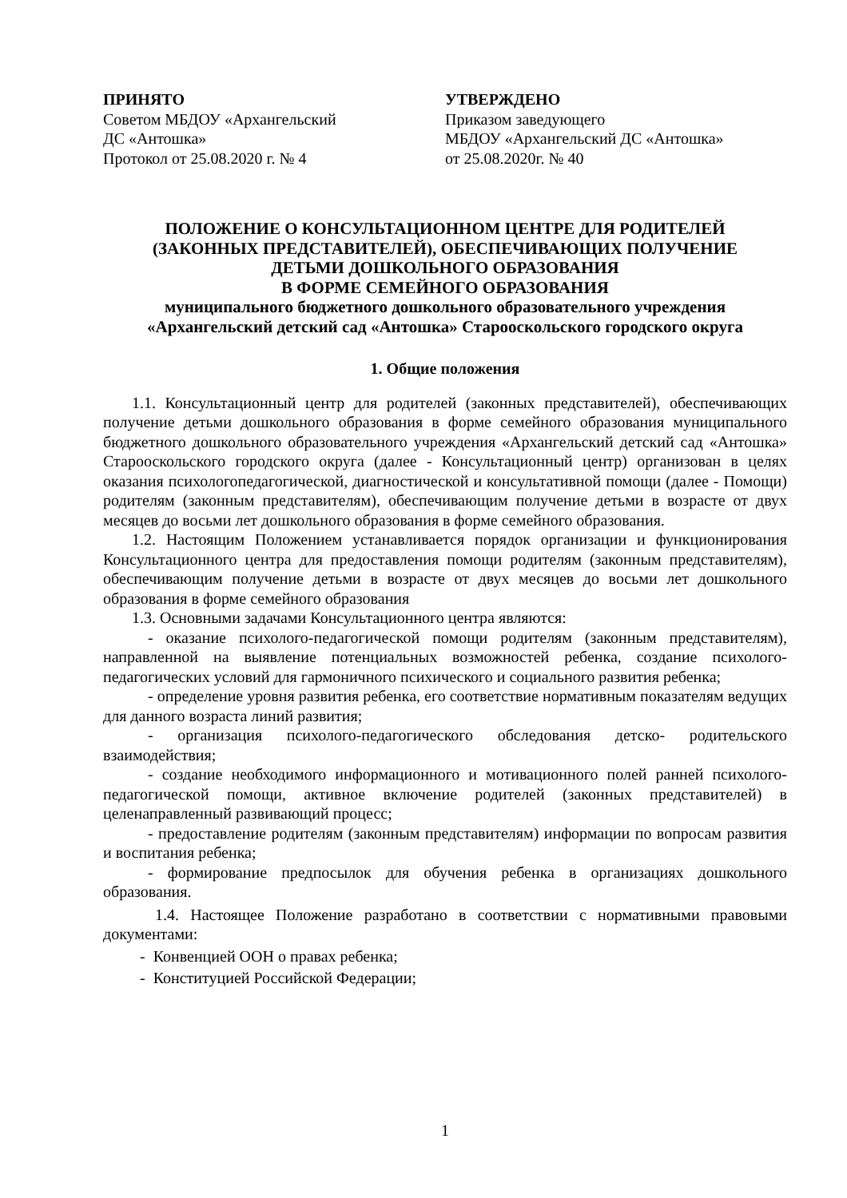ПРИНЯТО
Советом МБДОУ «Архангельский
ДС «Антошка»
Протокол от 25.08.2020 г. № 4
УТВЕРЖДЕНО
Приказом заведующего
МБДОУ «Архангельский ДС «Антошка»
от 25.08.2020г. № 40
ПОЛОЖЕНИЕ О КОНСУЛЬТАЦИОННОМ ЦЕНТРЕ ДЛЯ РОДИТЕЛЕЙ
(ЗАКОННЫХ ПРЕДСТАВИТЕЛЕЙ), ОБЕСПЕЧИВАЮЩИХ ПОЛУЧЕНИЕ
ДЕТЬМИ ДОШКОЛЬНОГО ОБРАЗОВАНИЯ
В ФОРМЕ СЕМЕЙНОГО ОБРАЗОВАНИЯ
муниципального бюджетного дошкольного образовательного учреждения
«Архангельский детский сад «Антошка» Старооскольского городского округа
1. Общие положения
1.1. Консультационный центр для родителей (законных представителей), обеспечивающих получение детьми дошкольного образования в форме семейного образования муниципального бюджетного дошкольного образовательного учреждения «Архангельский детский сад «Антошка» Старооскольского городского округа (далее - Консультационный центр) организован в целях оказания психологопедагогической, диагностической и консультативной помощи (далее - Помощи) родителям (законным представителям), обеспечивающим получение детьми в возрасте от двух месяцев до восьми лет дошкольного образования в форме семейного образования.
1.2. Настоящим Положением устанавливается порядок организации и функционирования Консультационного центра для предоставления помощи родителям (законным представителям), обеспечивающим получение детьми в возрасте от двух месяцев до восьми лет дошкольного образования в форме семейного образования
1.3. Основными задачами Консультационного центра являются:
- оказание психолого-педагогической помощи родителям (законным представителям), направленной на выявление потенциальных возможностей ребенка, создание психолого-педагогических условий для гармоничного психического и социального развития ребенка;
- определение уровня развития ребенка, его соответствие нормативным показателям ведущих для данного возраста линий развития;
- организация психолого-педагогического обследования детско- родительского взаимодействия;
- создание необходимого информационного и мотивационного полей ранней психолого-педагогической помощи, активное включение родителей (законных представителей) в целенаправленный развивающий процесс;
- предоставление родителям (законным представителям) информации по вопросам развития и воспитания ребенка;
- формирование предпосылок для обучения ребенка в организациях дошкольного образования.
1.4. Настоящее Положение разработано в соответствии с нормативными правовыми документами:
- Конвенцией ООН о правах ребенка;
- Конституцией Российской Федерации;
1